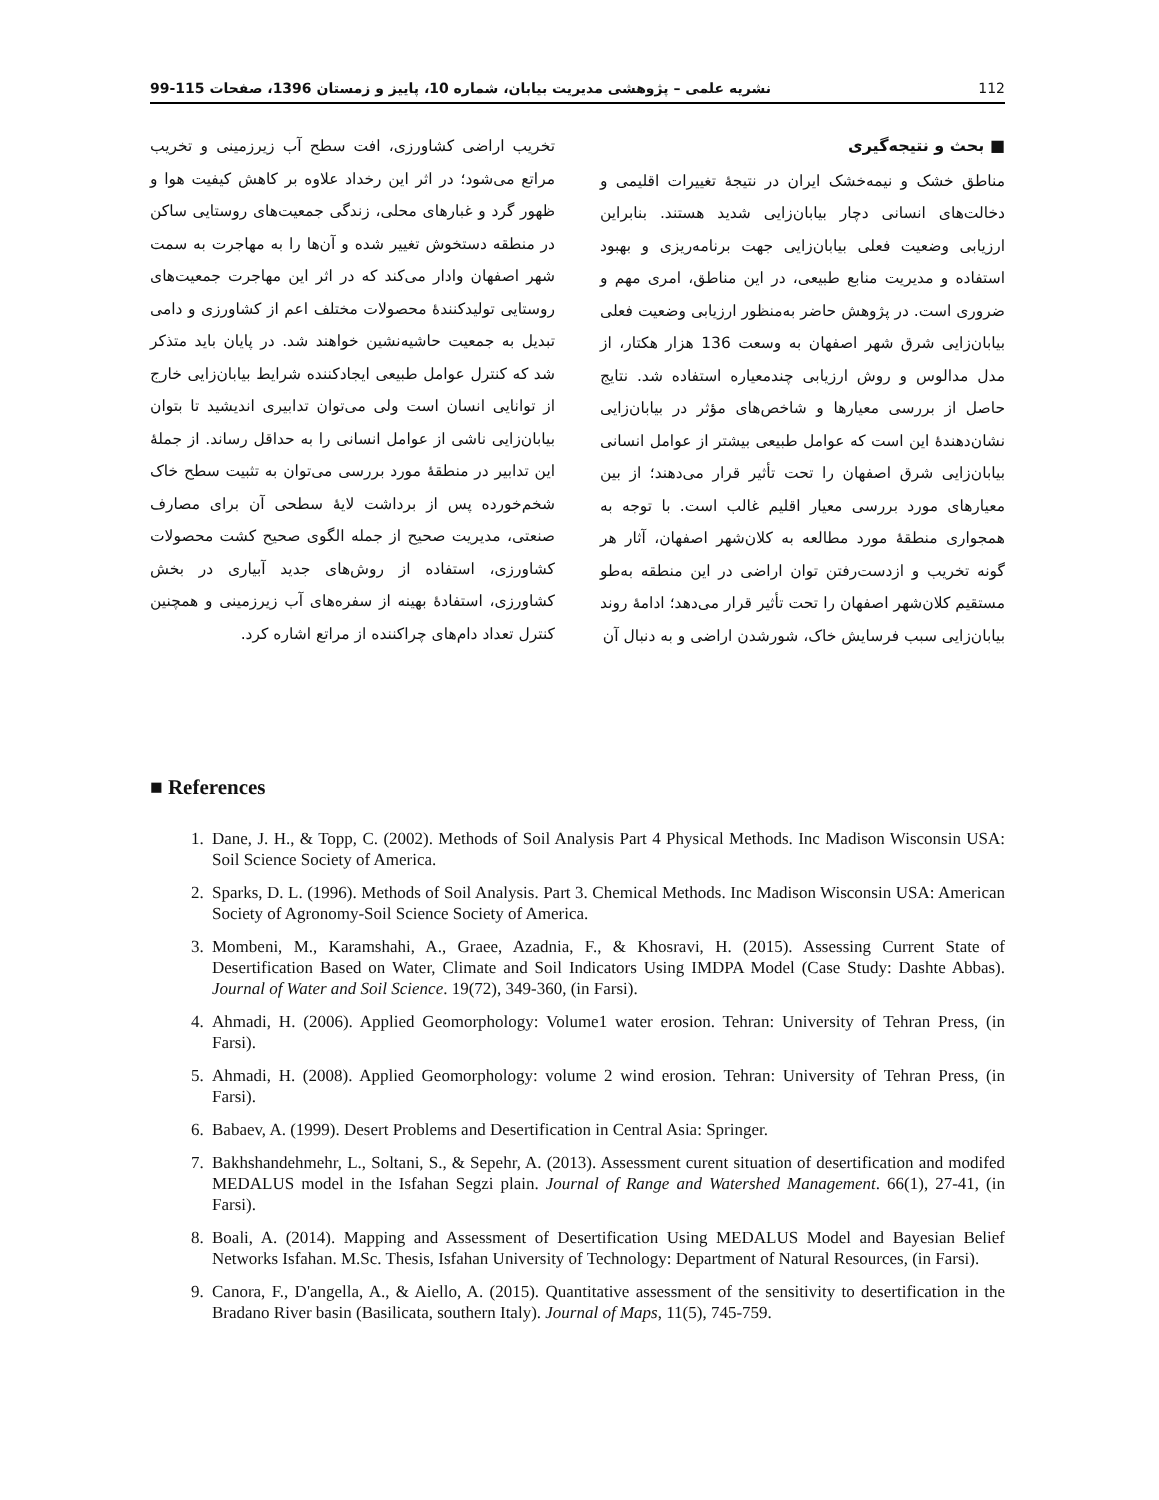112 نشریه علمی – پژوهشی مدیریت بیابان، شماره 10، پاییز و زمستان 1396، صفحات 115-99
■ بحث و نتیجه‌گیری
مناطق خشک و نیمه‌خشک ایران در نتیجۀ تغییرات اقلیمی و دخالت‌های انسانی دچار بیابان‌زایی شدید هستند. بنابراین ارزیابی وضعیت فعلی بیابان‌زایی جهت برنامه‌ریزی و بهبود استفاده و مدیریت منابع طبیعی، در این مناطق، امری مهم و ضروری است. در پژوهش حاضر به‌منظور ارزیابی وضعیت فعلی بیابان‌زایی شرق شهر اصفهان به وسعت 136 هزار هکتار، از مدل مدالوس و روش ارزیابی چندمعیاره استفاده شد. نتایج حاصل از بررسی معیارها و شاخص‌های مؤثر در بیابان‌زایی نشان‌دهندۀ این است که عوامل طبیعی بیشتر از عوامل انسانی بیابان‌زایی شرق اصفهان را تحت تأثیر قرار می‌دهند؛ از بین معیارهای مورد بررسی معیار اقلیم غالب است. با توجه به همجواری منطقۀ مورد مطالعه به کلان‌شهر اصفهان، آثار هر گونه تخریب و ازدست‌رفتن توان اراضی در این منطقه به‌طو مستقیم کلان‌شهر اصفهان را تحت تأثیر قرار می‌دهد؛ ادامۀ روند بیابان‌زایی سبب فرسایش خاک، شورشدن اراضی و به دنبال آن
تخریب اراضی کشاورزی، افت سطح آب زیرزمینی و تخریب مراتع می‌شود؛ در اثر این رخداد علاوه بر کاهش کیفیت هوا و ظهور گرد و غبارهای محلی، زندگی جمعیت‌های روستایی ساکن در منطقه دستخوش تغییر شده و آن‌ها را به مهاجرت به سمت شهر اصفهان وادار می‌کند که در اثر این مهاجرت جمعیت‌های روستایی تولیدکنندۀ محصولات مختلف اعم از کشاورزی و دامی تبدیل به جمعیت حاشیه‌نشین خواهند شد. در پایان باید متذکر شد که کنترل عوامل طبیعی ایجادکننده شرایط بیابان‌زایی خارج از توانایی انسان است ولی می‌توان تدابیری اندیشید تا بتوان بیابان‌زایی ناشی از عوامل انسانی را به حداقل رساند. از جملۀ این تدابیر در منطقۀ مورد بررسی می‌توان به تثبیت سطح خاک شخم‌خورده پس از برداشت لایۀ سطحی آن برای مصارف صنعتی، مدیریت صحیح از جمله الگوی صحیح کشت محصولات کشاورزی، استفاده از روش‌های جدید آبیاری در بخش کشاورزی، استفادۀ بهینه از سفره‌های آب زیرزمینی و همچنین کنترل تعداد دام‌های چراکننده از مراتع اشاره کرد.
■ References
1. Dane, J. H., & Topp, C. (2002). Methods of Soil Analysis Part 4 Physical Methods. Inc Madison Wisconsin USA: Soil Science Society of America.
2. Sparks, D. L. (1996). Methods of Soil Analysis. Part 3. Chemical Methods. Inc Madison Wisconsin USA: American Society of Agronomy-Soil Science Society of America.
3. Mombeni, M., Karamshahi, A., Graee, Azadnia, F., & Khosravi, H. (2015). Assessing Current State of Desertification Based on Water, Climate and Soil Indicators Using IMDPA Model (Case Study: Dashte Abbas). Journal of Water and Soil Science. 19(72), 349-360, (in Farsi).
4. Ahmadi, H. (2006). Applied Geomorphology: Volume1 water erosion. Tehran: University of Tehran Press, (in Farsi).
5. Ahmadi, H. (2008). Applied Geomorphology: volume 2 wind erosion. Tehran: University of Tehran Press, (in Farsi).
6. Babaev, A. (1999). Desert Problems and Desertification in Central Asia: Springer.
7. Bakhshandehmehr, L., Soltani, S., & Sepehr, A. (2013). Assessment curent situation of desertification and modifed MEDALUS model in the Isfahan Segzi plain. Journal of Range and Watershed Management. 66(1), 27-41, (in Farsi).
8. Boali, A. (2014). Mapping and Assessment of Desertification Using MEDALUS Model and Bayesian Belief Networks Isfahan. M.Sc. Thesis, Isfahan University of Technology: Department of Natural Resources, (in Farsi).
9. Canora, F., D'angella, A., & Aiello, A. (2015). Quantitative assessment of the sensitivity to desertification in the Bradano River basin (Basilicata, southern Italy). Journal of Maps, 11(5), 745-759.